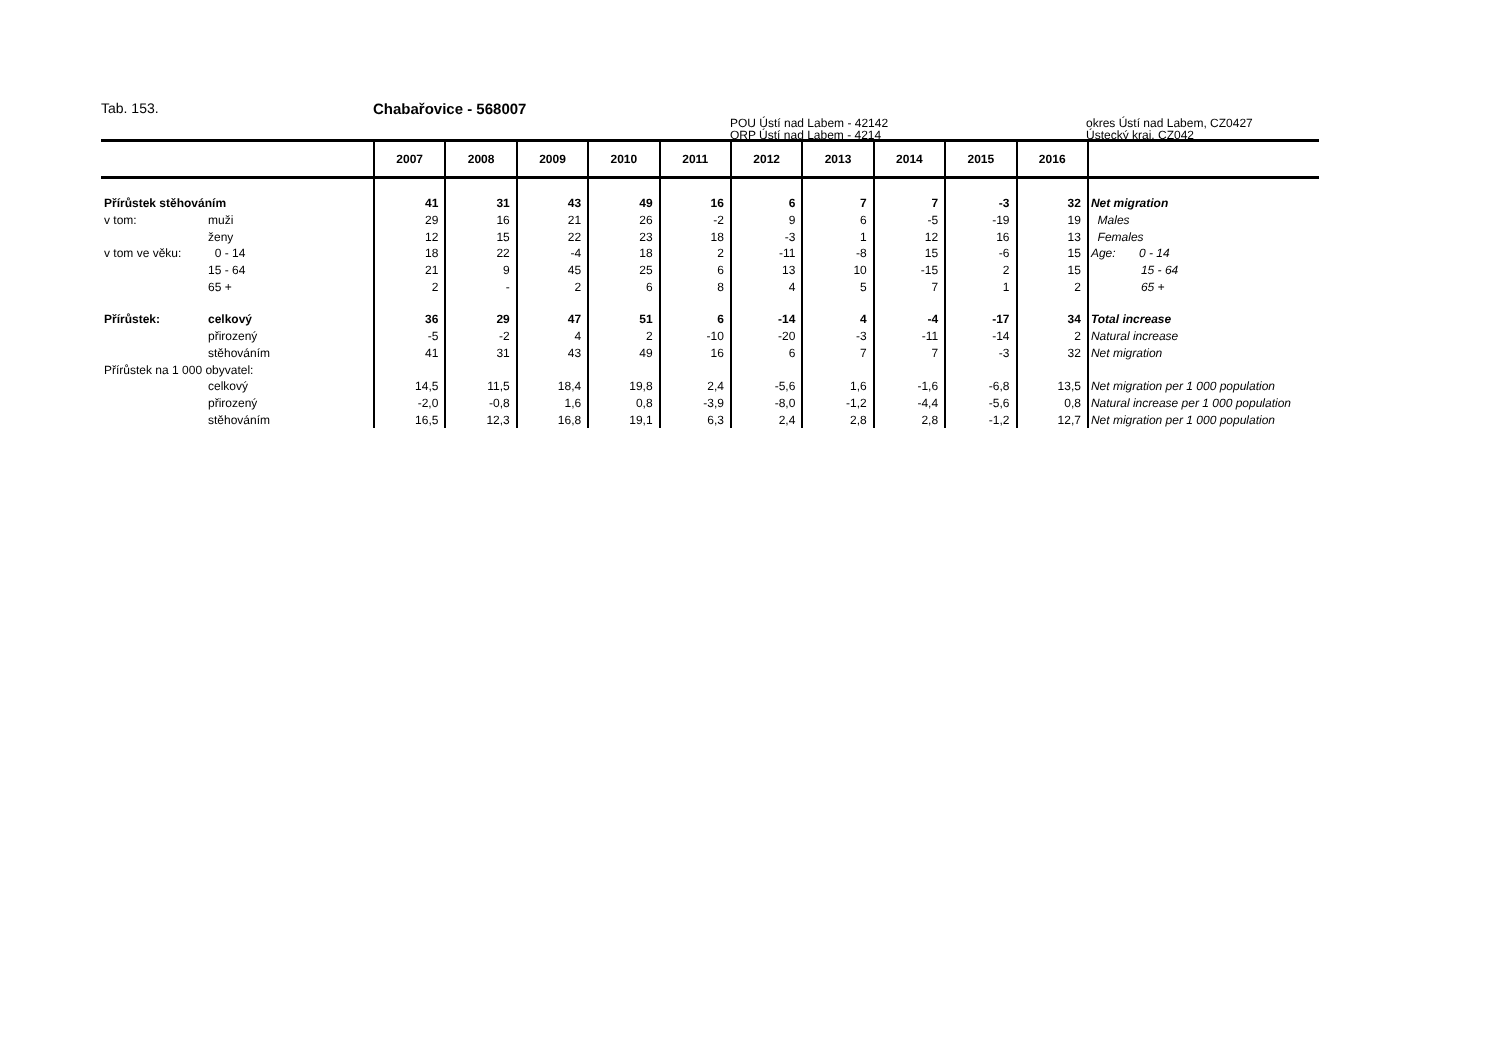Tab. 153. Chabařovice - 568007
POU Ústí nad Labem - 42142
ORP Ústí nad Labem - 4214
okres Ústí nad Labem, CZ0427
Ústecký kraj, CZ042
| | | 2007 | 2008 | 2009 | 2010 | 2011 | 2012 | 2013 | 2014 | 2015 | 2016 | |
| --- | --- | --- | --- | --- | --- | --- | --- | --- | --- | --- | --- | --- |
| Přírůstek stěhováním | | 41 | 31 | 43 | 49 | 16 | 6 | 7 | 7 | -3 | 32 | Net migration |
| v tom: | muži | 29 | 16 | 21 | 26 | -2 | 9 | 6 | -5 | -19 | 19 | Males |
| | ženy | 12 | 15 | 22 | 23 | 18 | -3 | 1 | 12 | 16 | 13 | Females |
| v tom ve věku: | 0 - 14 | 18 | 22 | -4 | 18 | 2 | -11 | -8 | 15 | -6 | 15 | Age: 0 - 14 |
| | 15 - 64 | 21 | 9 | 45 | 25 | 6 | 13 | 10 | -15 | 2 | 15 | 15 - 64 |
| | 65 + | 2 | - | 2 | 6 | 8 | 4 | 5 | 7 | 1 | 2 | 65 + |
| Přírůstek: | celkový | 36 | 29 | 47 | 51 | 6 | -14 | 4 | -4 | -17 | 34 | Total increase |
| | přirozený | -5 | -2 | 4 | 2 | -10 | -20 | -3 | -11 | -14 | 2 | Natural increase |
| | stěhováním | 41 | 31 | 43 | 49 | 16 | 6 | 7 | 7 | -3 | 32 | Net migration |
| Přírůstek na 1 000 obyvatel: | | | | | | | | | | | | |
| | celkový | 14,5 | 11,5 | 18,4 | 19,8 | 2,4 | -5,6 | 1,6 | -1,6 | -6,8 | 13,5 | Net migration per 1 000 population |
| | přirozený | -2,0 | -0,8 | 1,6 | 0,8 | -3,9 | -8,0 | -1,2 | -4,4 | -5,6 | 0,8 | Natural increase per 1 000 population |
| | stěhováním | 16,5 | 12,3 | 16,8 | 19,1 | 6,3 | 2,4 | 2,8 | 2,8 | -1,2 | 12,7 | Net migration per 1 000 population |